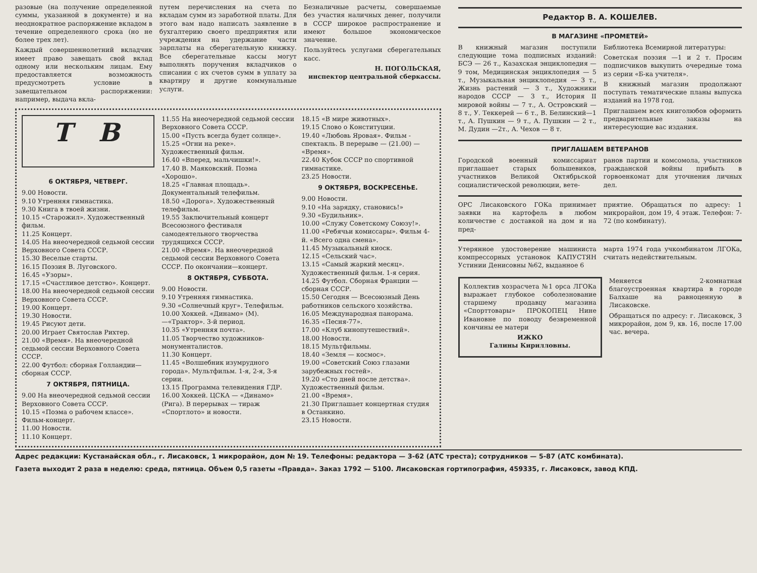разовые (на получение определенной суммы, указанной в документе) и на неоднократное распоряжение вкладом в течение определенного срока (но не более трех лет).
Каждый совершеннолетний вкладчик имеет право завещать свой вклад одному или нескольким лицам. Ему предоставляется возможность предусмотреть условие в завещательном распоряжении: например, выдача вкла-
путем перечисления на счета по вкладам сумм из заработной платы. Для этого вам надо написать заявление в бухгалтерию своего предприятия или учреждения на удержание части зарплаты на сберегательную книжку. Все сберегательные кассы могут выполнять поручения вкладчиков о списании с их счетов сумм в уплату за квартиру и другие коммунальные услуги.
Безналичные расчеты, совершаемые без участия наличных денег, получили в СССР широкое распространение и имеют большое экономическое значение.
Пользуйтесь услугами сберегательных касс.
Н. ПОГОЛЬСКАЯ,
инспектор центральной сберкассы.
Т В
6 ОКТЯБРЯ, ЧЕТВЕРГ.
9.00 Новости.
9.10 Утренняя гимнастика.
9.30 Книга в твоей жизни.
10.15 «Старожил». Художественный фильм.
11.25 Концерт.
14.05 На внеочередной седьмой сессии Верховного Совета СССР.
15.30 Веселые старты.
16.15 Поэзия В. Луговского.
16.45 «Узоры».
17.15 «Счастливое детство». Концерт.
18.00 На внеочередной седьмой сессии Верховного Совета СССР.
19.00 Концерт.
19.30 Новости.
19.45 Рисуют дети.
20.00 Играет Святослав Рихтер.
21.00 «Время». На внеочередной седьмой сессии Верховного Совета СССР.
22.00 Футбол: сборная Голландии—сборная СССР.
7 ОКТЯБРЯ, ПЯТНИЦА.
9.00 На внеочередной седьмой сессии Верховного Совета СССР.
10.15 «Поэма о рабочем классе». Фильм-концерт.
11.00 Новости.
11.10 Концерт.
11.55 На внеочередной седьмой сессии Верховного Совета СССР.
15.00 «Пусть всегда будет солнце».
15.25 «Огни на реке». Художественный фильм.
16.40 «Вперед, мальчишки!».
17.40 В. Маяковский. Поэма «Хорошо».
18.25 «Главная площадь». Документальный телефильм.
18.50 «Дорога». Художественный телефильм.
19.55 Заключительный концерт Всесоюзного фестиваля самодеятельного творчества трудящихся СССР.
21.00 «Время». На внеочередной седьмой сессии Верховного Совета СССР. По окончании—концерт.
8 ОКТЯБРЯ, СУББОТА.
9.00 Новости.
9.10 Утренняя гимнастика.
9.30 «Солнечный круг». Телефильм.
10.00 Хоккей. «Динамо» (М).—«Трактор». 3-й период.
10.35 «Утренняя почта».
11.05 Творчество художников-монументалистов.
11.30 Концерт.
11.45 «Волшебник изумрудного города». Мультфильм. 1-я, 2-я, 3-я серии.
13.15 Программа телевидения ГДР.
16.00 Хоккей. ЦСКА — «Динамо» (Рига). В перерывах — тираж «Спортлото» и новости.
18.15 «В мире животных».
19.15 Слово о Конституции.
19.40 «Любовь Яровая». Фильм - спектакль. В перерыве — (21.00) — «Время».
22.40 Кубок СССР по спортивной гимнастике.
23.25 Новости.
9 ОКТЯБРЯ, ВОСКРЕСЕНЬЕ.
9.00 Новости.
9.10 «На зарядку, становись!»
9.30 «Будильник».
10.00 «Служу Советскому Союзу!».
11.00 «Ребячьи комиссары». Фильм 4-й. «Всего одна смена».
11.45 Музыкальный киоск.
12.15 «Сельский час».
13.15 «Самый жаркий месяц». Художественный фильм. 1-я серия.
14.25 Футбол. Сборная Франции — сборная СССР.
15.50 Сегодня — Всесоюзный День работников сельского хозяйства.
16.05 Международная панорама.
16.35 «Песня-77».
17.00 «Клуб кинопутешествий».
18.00 Новости.
18.15 Мультфильмы.
18.40 «Земля — космос».
19.00 «Советский Союз глазами зарубежных гостей».
19.20 «Сто дней после детства». Художественный фильм.
21.00 «Время».
21.30 Приглашает концертная студия в Останкино.
23.15 Новости.
Редактор В. А. КОШЕЛЕВ.
В МАГАЗИНЕ «ПРОМЕТЕЙ»
В книжный магазин поступили следующие тома подписных изданий: БСЭ — 26 т., Казахская энциклопедия — 9 том, Медицинская энциклопедия — 5 т., Музыкальная энциклопедия — 3 т., Жизнь растений — 3 т., Художники народов СССР — 3 т., История II мировой войны — 7 т., А. Островский — 8 т., У. Теккерей — 6 т., В. Белинский—1 т., А. Пушкин — 9 т., А. Пушкин — 2 т., М. Дудин —2т., А. Чехов — 8 т.
Библиотека Всемирной литературы:
Советская поэзия —1 и 2 т. Просим подписчиков выкупить очередные тома из серии «Б-ка учителя».
В книжный магазин продолжают поступать тематические планы выпуска изданий на 1978 год.
Приглашаем всех книголюбов оформить предварительные заказы на интересующие вас издания.
ПРИГЛАШАЕМ ВЕТЕРАНОВ
Городской военный комиссариат приглашает старых большевиков, участников Великой Октябрьской социалистической революции, вете-
ранов партии и комсомола, участников гражданской войны прибыть в горвоенкомат для уточнения личных дел.
ОРС Лисаковского ГОКа принимает заявки на картофель в любом количестве с доставкой на дом и на пред-
приятие. Обращаться по адресу: 1 микрорайон, дом 19, 4 этаж. Телефон: 7-72 (по комбинату).
Утерянное удостоверение машиниста компрессорных установок КАПУСТЯН Устинии Денисовны №62, выданное 6
марта 1974 года учкомбинатом ЛГОКа, считать недействительным.
Коллектив хозрасчета №1 орса ЛГОКа выражает глубокое соболезнование старшему продавцу магазина «Спорттовары» ПРОКОПЕЦ Нине Ивановне по поводу безвременной кончины ее матери
ИЖКО
Галины Кирилловны.
Меняется 2-комнатная благоустроенная квартира в городе Балхаше на равноценную в Лисаковске.
Обращаться по адресу: г. Лисаковск, 3 микрорайон, дом 9, кв. 16, после 17.00 час. вечера.
Адрес редакции: Кустанайская обл., г. Лисаковск, 1 микрорайон, дом № 19. Телефоны: редактора — 3-62 (АТС треста); сотрудников — 5-87 (АТС комбината).
Газета выходит 2 раза в неделю: среда, пятница. Объем 0,5 газеты «Правда». Заказ 1792 — 5100. Лисаковская гортипография, 459335, г. Лисаковск, завод КПД.